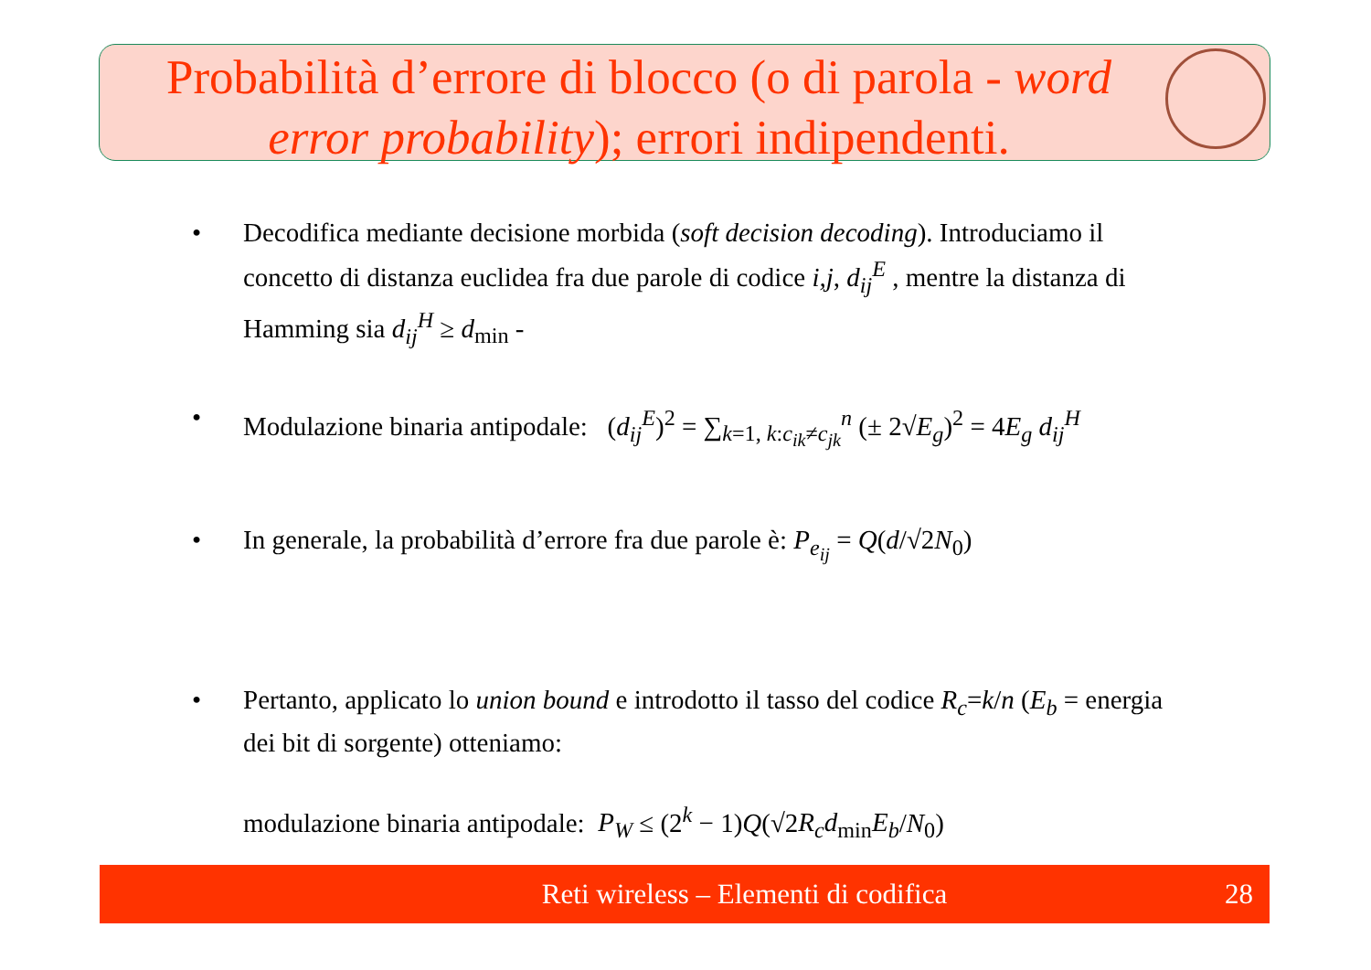Probabilità d’errore di blocco (o di parola - word error probability); errori indipendenti.
• Decodifica mediante decisione morbida (soft decision decoding). Introduciamo il concetto di distanza euclidea fra due parole di codice i,j, d<sub>ij</sub><sup>E</sup> , mentre la distanza di Hamming sia d<sub>ij</sub><sup>H</sup> ≥ d<sub>min</sub> -
• Modulazione binaria antipodale: (d<sub>ij</sub><sup>E</sup>)<sup>2</sup> = ∑<sub>k=1, k:c<sub>ik</sub>≠c<sub>jk</sub></sub><sup>n</sup> (± 2√E<sub>g</sub>)<sup>2</sup> = 4E<sub>g</sub> d<sub>ij</sub><sup>H</sup>
• In generale, la probabilità d’errore fra due parole è: P<sub>e<sub>ij</sub></sub> = Q(d/√2N<sub>0</sub>)
• Pertanto, applicato lo union bound e introdotto il tasso del codice R<sub>c</sub>=k/n (E<sub>b</sub> = energia dei bit di sorgente) otteniamo:
modulazione binaria antipodale: P<sub>W</sub> ≤ (2<sup>k</sup> − 1)Q(√2R<sub>c</sub>d<sub>min</sub>E<sub>b</sub>/N<sub>0</sub>)
Reti wireless – Elementi di codifica
28